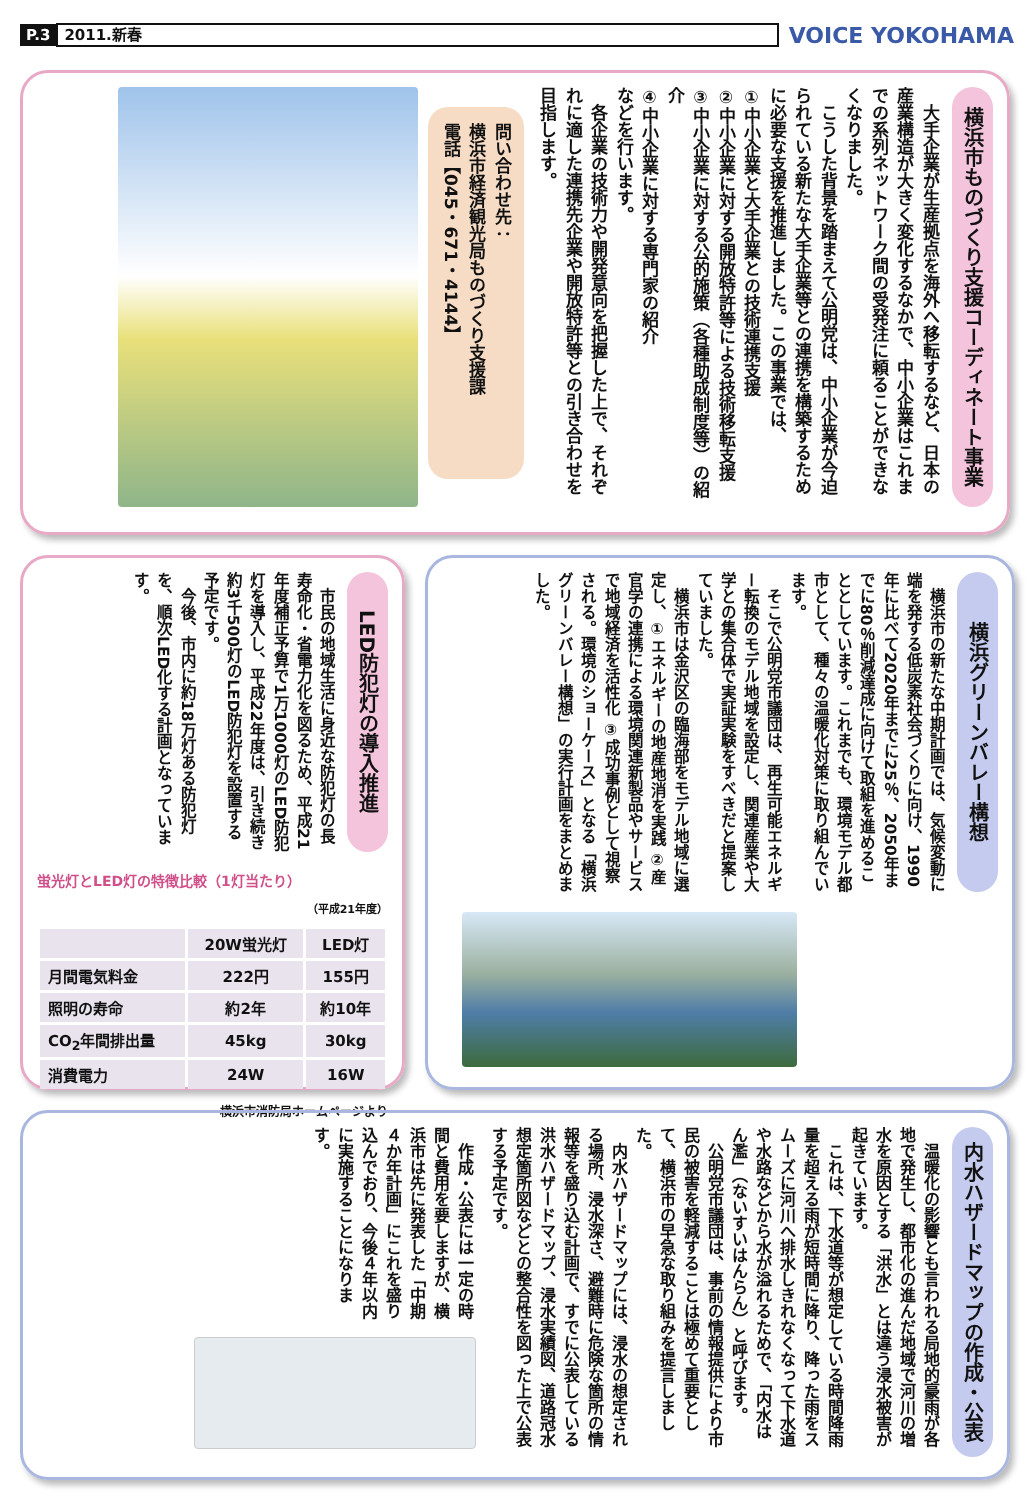P.3 2011.新春 VOICE YOKOHAMA
横浜市ものづくり支援コーディネート事業
　大手企業が生産拠点を海外へ移転するなど、日本の産業構造が大きく変化するなかで、中小企業はこれまでの系列ネットワーク間の受発注に頼ることができなくなりました。
　こうした背景を踏まえて公明党は、中小企業が今迫られている新たな大手企業等との連携を構築するために必要な支援を推進しました。この事業では、
①中小企業と大手企業との技術連携支援
②中小企業に対する開放特許等による技術移転支援
③中小企業に対する公的施策（各種助成制度等）の紹介
④中小企業に対する専門家の紹介
などを行います。
　各企業の技術力や開発意向を把握した上で、それぞれに適した連携先企業や開放特許等との引き合わせを目指します。
問い合わせ先：
横浜市経済観光局ものづくり支援課
電話【045・671・4144】
横浜グリーンバレー構想
　横浜市の新たな中期計画では、気候変動に端を発する低炭素社会づくりに向け、1990年に比べて2020年までに25％、2050年までに80％削減達成に向けて取組を進めることとしています。これまでも、環境モデル都市として、種々の温暖化対策に取り組んでいます。
　そこで公明党市議団は、再生可能エネルギー転換のモデル地域を設定し、関連産業や大学との集合体で実証実験をすべきだと提案していました。
　横浜市は金沢区の臨海部をモデル地域に選定し、①エネルギーの地産地消を実践 ②産官学の連携による環境関連新製品やサービスで地域経済を活性化 ③成功事例として視察される。環境のショーケース」となる「横浜グリーンバレー構想」の実行計画をまとめました。
LED防犯灯の導入推進
　市民の地域生活に身近な防犯灯の長寿命化・省電力化を図るため、平成21年度補正予算で1万1000灯のLED防犯灯を導入し、平成22年度は、引き続き約3千500灯のLED防犯灯を設置する予定です。
　今後、市内に約18万灯ある防犯灯を、順次LED化する計画となっています。
蛍光灯とLED灯の特徴比較（1灯当たり）
（平成21年度）
| | 20W蛍光灯 | LED灯 |
| --- | --- | --- |
| 月間電気料金 | 222円 | 155円 |
| 照明の寿命 | 約2年 | 約10年 |
| CO<sub>2</sub>年間排出量 | 45kg | 30kg |
| 消費電力 | 24W | 16W |
横浜市消防局ホームページより
内水ハザードマップの作成・公表
　温暖化の影響とも言われる局地的豪雨が各地で発生し、都市化の進んだ地域で河川の増水を原因とする「洪水」とは違う浸水被害が起きています。
　これは、下水道等が想定している時間降雨量を超える雨が短時間に降り、降った雨をスムーズに河川へ排水しきれなくなって下水道や水路などから水が溢れるためで、「内水はん濫」（ないすいはんらん）と呼びます。
　公明党市議団は、事前の情報提供により市民の被害を軽減することは極めて重要として、横浜市の早急な取り組みを提言しました。
　内水ハザードマップには、浸水の想定される場所、浸水深さ、避難時に危険な箇所の情報等を盛り込む計画で、すでに公表している洪水ハザードマップ、浸水実績図、道路冠水想定箇所図などとの整合性を図った上で公表する予定です。
　作成・公表には一定の時間と費用を要しますが、横浜市は先に発表した「中期４か年計画」にこれを盛り込んでおり、今後４年以内に実施することになります。